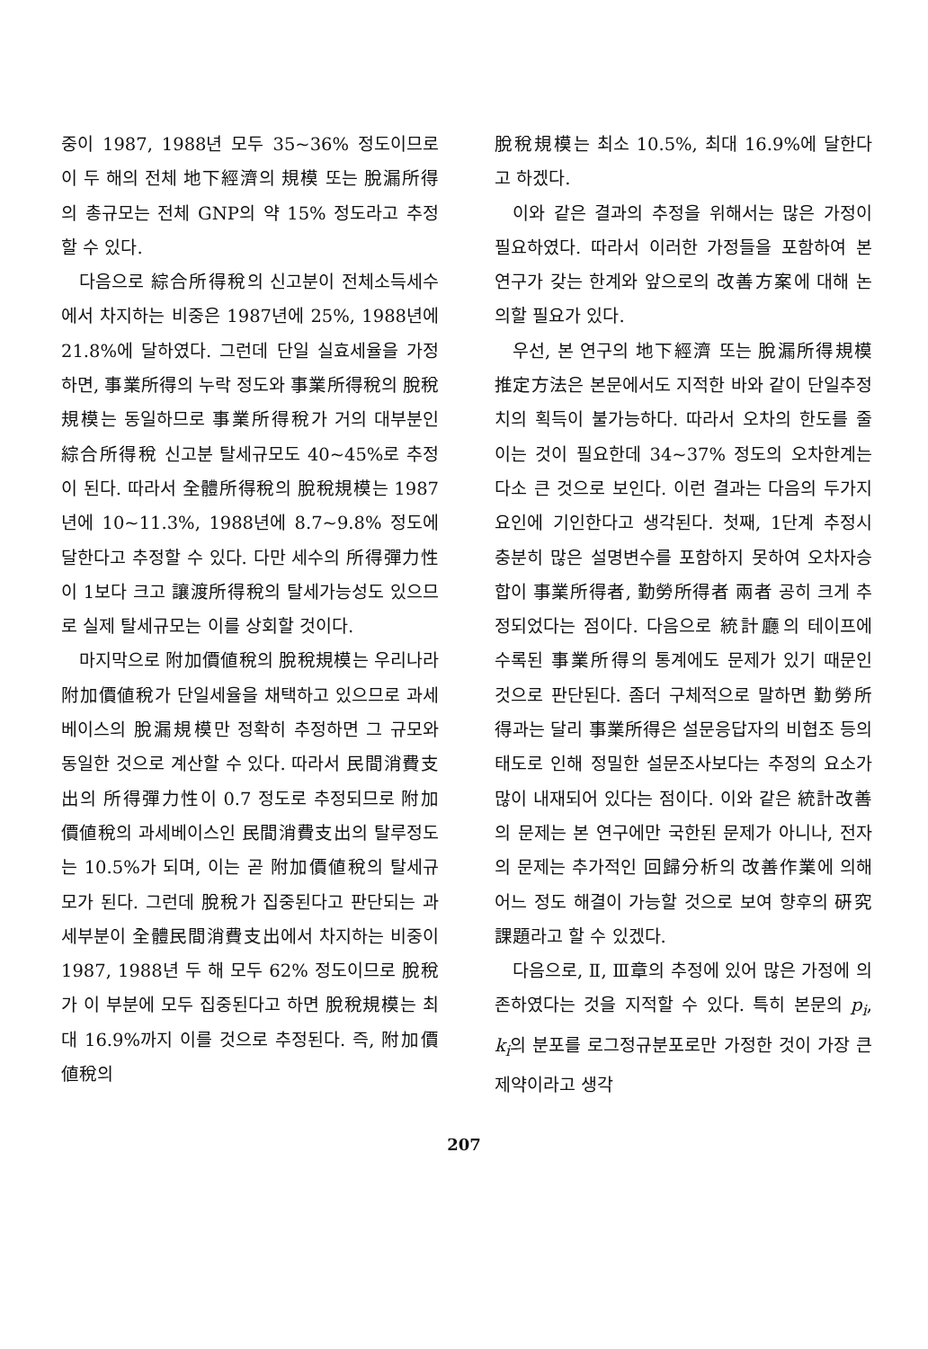중이 1987, 1988년 모두 35~36% 정도이므로 이 두 해의 전체 地下經濟의 規模 또는 脫漏所得의 총규모는 전체 GNP의 약 15% 정도라고 추정할 수 있다.
다음으로 綜合所得稅의 신고분이 전체소득세수에서 차지하는 비중은 1987년에 25%, 1988년에 21.8%에 달하였다. 그런데 단일 실효세율을 가정하면, 事業所得의 누락 정도와 事業所得稅의 脫稅規模는 동일하므로 事業所得稅가 거의 대부분인 綜合所得稅 신고분 탈세규모도 40~45%로 추정이 된다. 따라서 全體所得稅의 脫稅規模는 1987년에 10~11.3%, 1988년에 8.7~9.8% 정도에 달한다고 추정할 수 있다. 다만 세수의 所得彈力性이 1보다 크고 讓渡所得稅의 탈세가능성도 있으므로 실제 탈세규모는 이를 상회할 것이다.
마지막으로 附加價値稅의 脫稅規模는 우리나라 附加價値稅가 단일세율을 채택하고 있으므로 과세베이스의 脫漏規模만 정확히 추정하면 그 규모와 동일한 것으로 계산할 수 있다. 따라서 民間消費支出의 所得彈力性이 0.7 정도로 추정되므로 附加價値稅의 과세베이스인 民間消費支出의 탈루정도는 10.5%가 되며, 이는 곧 附加價値稅의 탈세규모가 된다. 그런데 脫稅가 집중된다고 판단되는 과세부분이 全體民間消費支出에서 차지하는 비중이 1987, 1988년 두 해 모두 62% 정도이므로 脫稅가 이 부분에 모두 집중된다고 하면 脫稅規模는 최대 16.9%까지 이를 것으로 추정된다. 즉, 附加價値稅의
脫稅規模는 최소 10.5%, 최대 16.9%에 달한다고 하겠다.
이와 같은 결과의 추정을 위해서는 많은 가정이 필요하였다. 따라서 이러한 가정들을 포함하여 본 연구가 갖는 한계와 앞으로의 改善方案에 대해 논의할 필요가 있다.
우선, 본 연구의 地下經濟 또는 脫漏所得規模 推定方法은 본문에서도 지적한 바와 같이 단일추정치의 획득이 불가능하다. 따라서 오차의 한도를 줄이는 것이 필요한데 34~37% 정도의 오차한계는 다소 큰 것으로 보인다. 이런 결과는 다음의 두가지 요인에 기인한다고 생각된다. 첫째, 1단계 추정시 충분히 많은 설명변수를 포함하지 못하여 오차자승합이 事業所得者, 勤勞所得者 兩者 공히 크게 추정되었다는 점이다. 다음으로 統計廳의 테이프에 수록된 事業所得의 통계에도 문제가 있기 때문인 것으로 판단된다. 좀더 구체적으로 말하면 勤勞所得과는 달리 事業所得은 설문응답자의 비협조 등의 태도로 인해 정밀한 설문조사보다는 추정의 요소가 많이 내재되어 있다는 점이다. 이와 같은 統計改善의 문제는 본 연구에만 국한된 문제가 아니나, 전자의 문제는 추가적인 回歸分析의 改善作業에 의해 어느 정도 해결이 가능할 것으로 보여 향후의 硏究課題라고 할 수 있겠다.
다음으로, Ⅱ, Ⅲ章의 추정에 있어 많은 가정에 의존하였다는 것을 지적할 수 있다. 특히 본문의 p<sub>i</sub>, k<sub>i</sub>의 분포를 로그정규분포로만 가정한 것이 가장 큰 제약이라고 생각
207